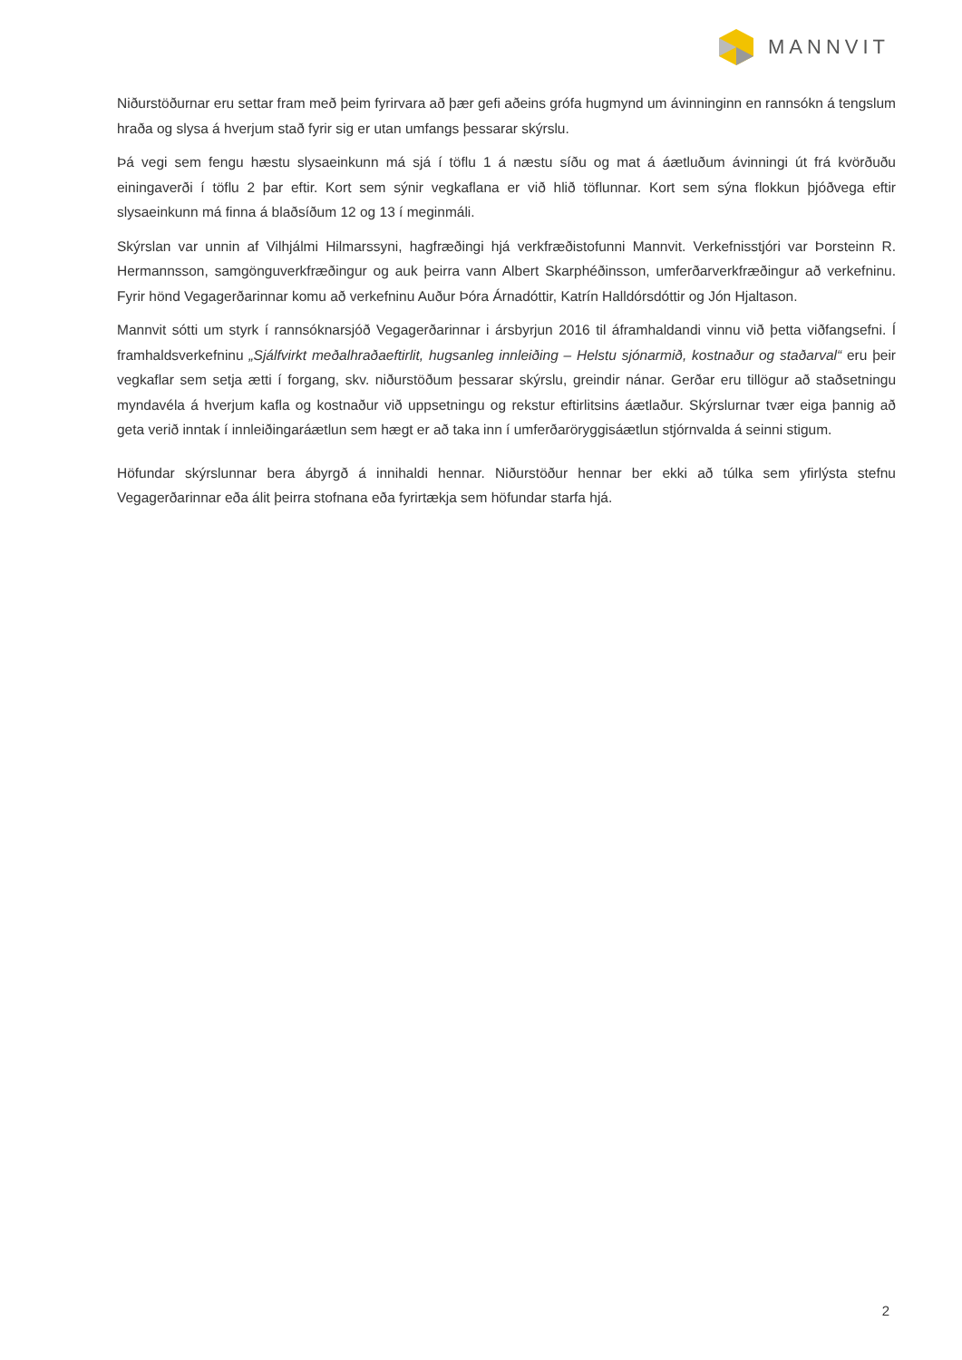MANNVIT
Niðurstöðurnar eru settar fram með þeim fyrirvara að þær gefi aðeins grófa hugmynd um ávinninginn en rannsókn á tengslum hraða og slysa á hverjum stað fyrir sig er utan umfangs þessarar skýrslu.
Þá vegi sem fengu hæstu slysaeinkunn má sjá í töflu 1 á næstu síðu og mat á áætluðum ávinningi út frá kvörðuðu einingaverði í töflu 2 þar eftir. Kort sem sýnir vegkaflana er við hlið töflunnar. Kort sem sýna flokkun þjóðvega eftir slysaeinkunn má finna á blaðsíðum 12 og 13 í meginmáli.
Skýrslan var unnin af Vilhjálmi Hilmarssyni, hagfræðingi hjá verkfræðistofunni Mannvit. Verkefnisstjóri var Þorsteinn R. Hermannsson, samgönguverkfræðingur og auk þeirra vann Albert Skarphéðinsson, umferðarverkfræðingur að verkefninu. Fyrir hönd Vegagerðarinnar komu að verkefninu Auður Þóra Árnadóttir, Katrín Halldórsdóttir og Jón Hjaltason.
Mannvit sótti um styrk í rannsóknarsjóð Vegagerðarinnar i ársbyrjun 2016 til áframhaldandi vinnu við þetta viðfangsefni. Í framhaldsverkefninu „Sjálfvirkt meðalhraðaeftirlit, hugsanleg innleiðing – Helstu sjónarmið, kostnaður og staðarval“ eru þeir vegkaflar sem setja ætti í forgang, skv. niðurstöðum þessarar skýrslu, greindir nánar. Gerðar eru tillögur að staðsetningu myndavéla á hverjum kafla og kostnaður við uppsetningu og rekstur eftirlitsins áætlaður. Skýrslurnar tvær eiga þannig að geta verið inntak í innleiðingaráætlun sem hægt er að taka inn í umferðaröryggisáætlun stjórnvalda á seinni stigum.
Höfundar skýrslunnar bera ábyrgð á innihaldi hennar. Niðurstöður hennar ber ekki að túlka sem yfirlýsta stefnu Vegagerðarinnar eða álit þeirra stofnana eða fyrirtækja sem höfundar starfa hjá.
2